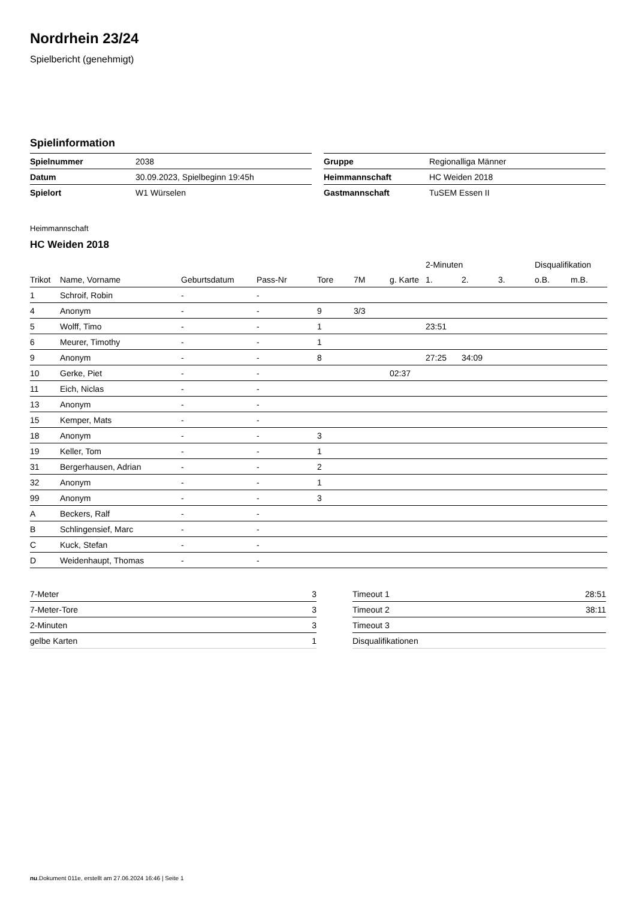Nordrhein 23/24
Spielbericht (genehmigt)
Spielinformation
| Spielnummer | 2038 |
| Datum | 30.09.2023, Spielbeginn 19:45h |
| Spielort | W1 Würselen |
| Gruppe | Regionalliga Männer |
| Heimmannschaft | HC Weiden 2018 |
| Gastmannschaft | TuSEM Essen II |
Heimmannschaft
HC Weiden 2018
| | | | | | | | 2-Minuten | | | Disqualifikation | |
| --- | --- | --- | --- | --- | --- | --- | --- | --- | --- | --- | --- |
| Trikot | Name, Vorname | Geburtsdatum | Pass-Nr | Tore | 7M | g. Karte | 1. | 2. | 3. | o.B. | m.B. |
| 1 | Schroif, Robin | - | - | | | | | | | | |
| 4 | Anonym | - | - | 9 | 3/3 | | | | | | |
| 5 | Wolff, Timo | - | - | 1 | | | 23:51 | | | | |
| 6 | Meurer, Timothy | - | - | 1 | | | | | | | |
| 9 | Anonym | - | - | 8 | | | 27:25 | 34:09 | | | |
| 10 | Gerke, Piet | - | - | | | 02:37 | | | | | |
| 11 | Eich, Niclas | - | - | | | | | | | | |
| 13 | Anonym | - | - | | | | | | | | |
| 15 | Kemper, Mats | - | - | | | | | | | | |
| 18 | Anonym | - | - | 3 | | | | | | | |
| 19 | Keller, Tom | - | - | 1 | | | | | | | |
| 31 | Bergerhausen, Adrian | - | - | 2 | | | | | | | |
| 32 | Anonym | - | - | 1 | | | | | | | |
| 99 | Anonym | - | - | 3 | | | | | | | |
| A | Beckers, Ralf | - | - | | | | | | | | |
| B | Schlingensief, Marc | - | - | | | | | | | | |
| C | Kuck, Stefan | - | - | | | | | | | | |
| D | Weidenhaupt, Thomas | - | - | | | | | | | | |
| 7-Meter | 3 |
| 7-Meter-Tore | 3 |
| 2-Minuten | 3 |
| gelbe Karten | 1 |
| Timeout 1 | 28:51 |
| Timeout 2 | 38:11 |
| Timeout 3 | |
| Disqualifikationen | |
nu.Dokument 011e, erstellt am 27.06.2024 16:46 | Seite 1